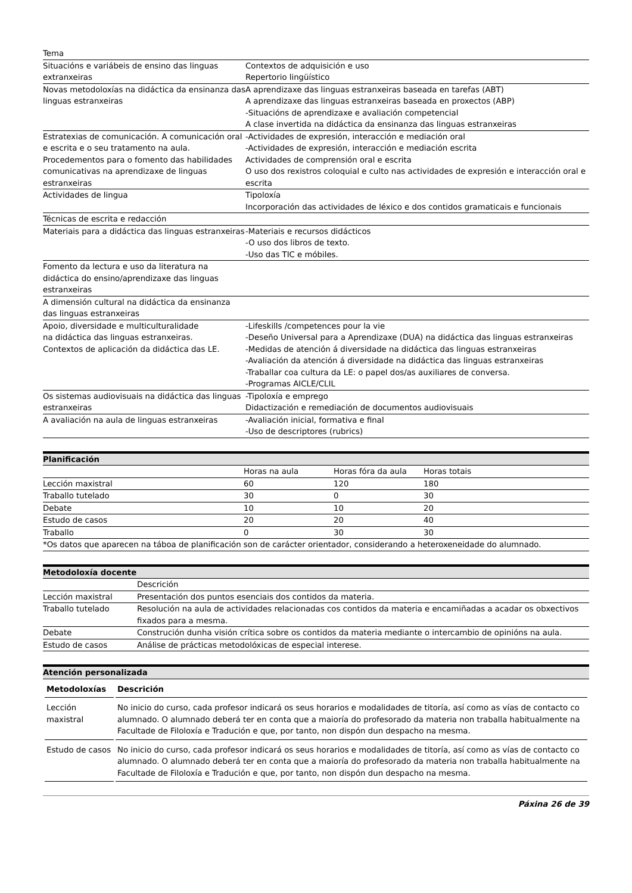| Tema | |
| Situacións e variábeis de ensino das linguas extranxeiras | Contextos de adquisición e uso Repertorio lingüístico |
| Novas metodoloxías na didáctica da ensinanza das linguas estranxeiras | A aprendizaxe das linguas estranxeiras baseada en tarefas (ABT) A aprendizaxe das linguas estranxeiras baseada en proxectos (ABP) -Situacións de aprendizaxe e avaliación competencial A clase invertida na didáctica da ensinanza das linguas estranxeiras |
| Estratexias de comunicación. A comunicación oral e escrita e o seu tratamento na aula. Procedementos para o fomento das habilidades comunicativas na aprendizaxe de linguas estranxeiras | -Actividades de expresión, interacción e mediación oral -Actividades de expresión, interacción e mediación escrita Actividades de comprensión oral e escrita O uso dos rexistros coloquial e culto nas actividades de expresión e interacción oral e escrita |
| Actividades de lingua | Tipoloxía Incorporación das actividades de léxico e dos contidos gramaticais e funcionais |
| Técnicas de escrita e redacción | |
| Materiais para a didáctica das linguas estranxeiras | -Materiais e recursos didácticos -O uso dos libros de texto. -Uso das TIC e móbiles. |
| Fomento da lectura e uso da literatura na didáctica do ensino/aprendizaxe das linguas estranxeiras | |
| A dimensión cultural na didáctica da ensinanza das linguas estranxeiras | |
| Apoio, diversidade e multiculturalidade na didáctica das linguas estranxeiras. Contextos de aplicación da didáctica das LE. | -Lifeskills /competences pour la vie -Deseño Universal para a Aprendizaxe (DUA) na didáctica das linguas estranxeiras -Medidas de atención á diversidade na didáctica das linguas estranxeiras -Avaliación da atención á diversidade na didáctica das linguas estranxeiras -Traballar coa cultura da LE: o papel dos/as auxiliares de conversa. -Programas AICLE/CLIL |
| Os sistemas audiovisuais na didáctica das linguas estranxeiras | -Tipoloxía e emprego Didactización e remediación de documentos audiovisuais |
| A avaliación na aula de linguas estranxeiras | -Avaliación inicial, formativa e final -Uso de descriptores (rubrics) |
Planificación
| | Horas na aula | Horas fóra da aula | Horas totais |
| Lección maxistral | 60 | 120 | 180 |
| Traballo tutelado | 30 | 0 | 30 |
| Debate | 10 | 10 | 20 |
| Estudo de casos | 20 | 20 | 40 |
| Traballo | 0 | 30 | 30 |
| *Os datos que aparecen na táboa de planificación son de carácter orientador, considerando a heteroxeneidade do alumnado. | | | |
Metodoloxía docente
| | Descrición |
| Lección maxistral | Presentación dos puntos esenciais dos contidos da materia. |
| Traballo tutelado | Resolución na aula de actividades relacionadas cos contidos da materia e encamiñadas a acadar os obxectivos fixados para a mesma. |
| Debate | Construción dunha visión crítica sobre os contidos da materia mediante o intercambio de opinións na aula. |
| Estudo de casos | Análise de prácticas metodolóxicas de especial interese. |
Atención personalizada
| Metodoloxías | Descrición |
| --- | --- |
| Lección maxistral | No inicio do curso, cada profesor indicará os seus horarios e modalidades de titoría, así como as vías de contacto co alumnado. O alumnado deberá ter en conta que a maioría do profesorado da materia non traballa habitualmente na Facultade de Filoloxía e Tradución e que, por tanto, non dispón dun despacho na mesma. |
| Estudo de casos | No inicio do curso, cada profesor indicará os seus horarios e modalidades de titoría, así como as vías de contacto co alumnado. O alumnado deberá ter en conta que a maioría do profesorado da materia non traballa habitualmente na Facultade de Filoloxía e Tradución e que, por tanto, non dispón dun despacho na mesma. |
Páxina 26 de 39